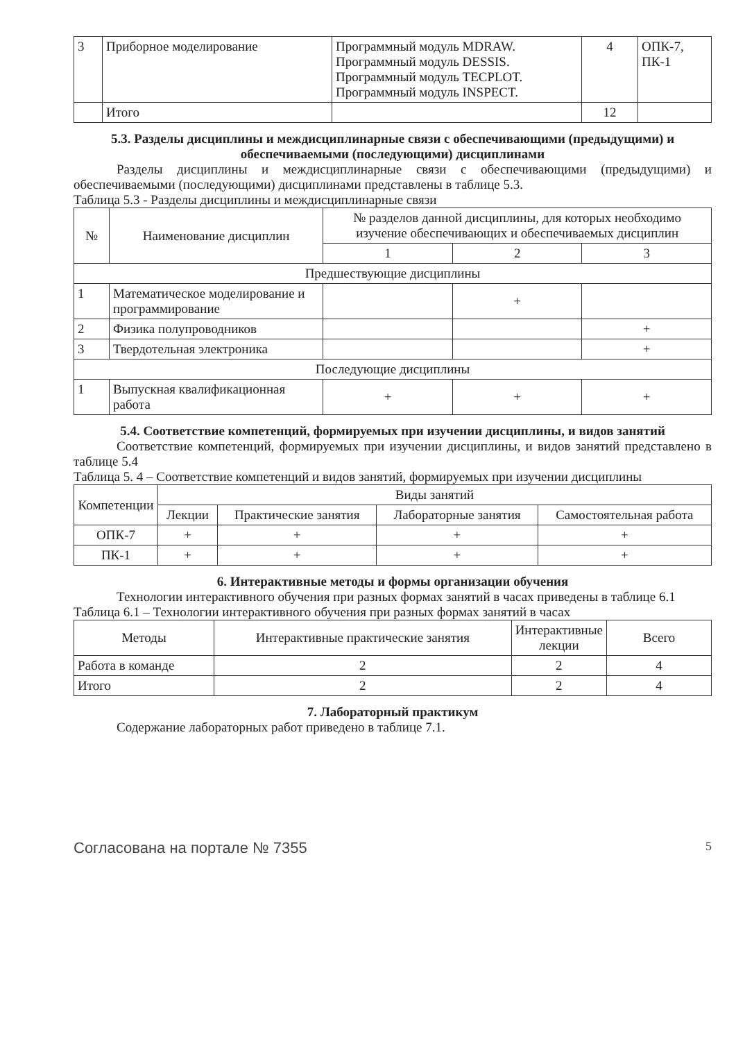| 3 | Приборное моделирование | Программный модуль MDRAW. Программный модуль DESSIS. Программный модуль TECPLOT. Программный модуль INSPECT. | 4 | ОПК-7, ПК-1 |
| | Итого | | 12 | |
5.3. Разделы дисциплины и междисциплинарные связи с обеспечивающими (предыдущими) и обеспечиваемыми (последующими) дисциплинами
Разделы дисциплины и междисциплинарные связи с обеспечивающими (предыдущими) и обеспечиваемыми (последующими) дисциплинами представлены в таблице 5.3.
Таблица 5.3 - Разделы дисциплины и междисциплинарные связи
| № | Наименование дисциплин | № разделов данной дисциплины, для которых необходимо изучение обеспечивающих и обеспечиваемых дисциплин | | |
| --- | --- | --- | --- | --- |
| | | 1 | 2 | 3 |
| Предшествующие дисциплины | | | | |
| 1 | Математическое моделирование и программирование | | + | |
| 2 | Физика полупроводников | | | + |
| 3 | Твердотельная электроника | | | + |
| Последующие дисциплины | | | | |
| 1 | Выпускная квалификационная работа | + | + | + |
5.4. Соответствие компетенций, формируемых при изучении дисциплины, и видов занятий
Соответствие компетенций, формируемых при изучении дисциплины, и видов занятий представлено в таблице 5.4
Таблица 5. 4 – Соответствие компетенций и видов занятий, формируемых при изучении дисциплины
| Компетенции | Виды занятий | | | |
| --- | --- | --- | --- | --- |
| | Лекции | Практические занятия | Лабораторные занятия | Самостоятельная работа |
| ОПК-7 | + | + | + | + |
| ПК-1 | + | + | + | + |
6. Интерактивные методы и формы организации обучения
Технологии интерактивного обучения при разных формах занятий в часах приведены в таблице 6.1
Таблица 6.1 – Технологии интерактивного обучения при разных формах занятий в часах
| Методы | Интерактивные практические занятия | Интерактивные лекции | Всего |
| --- | --- | --- | --- |
| Работа в команде | 2 | 2 | 4 |
| Итого | 2 | 2 | 4 |
7. Лабораторный практикум
Содержание лабораторных работ приведено в таблице 7.1.
Согласована на портале № 7355 5